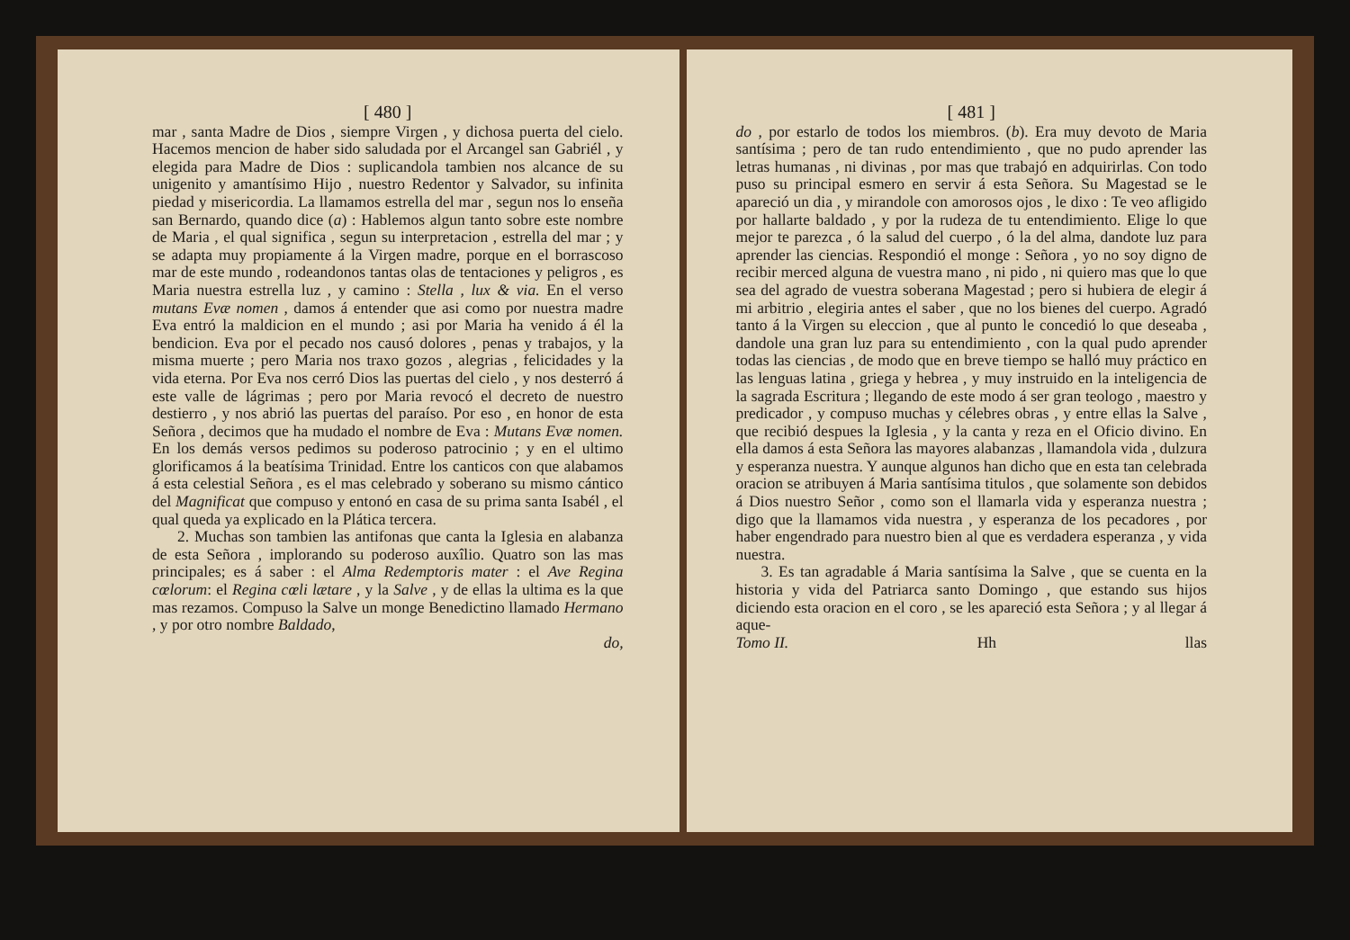[ 480 ]
mar , santa Madre de Dios , siempre Virgen , y dichosa puerta del cielo. Hacemos mencion de haber sido saludada por el Arcangel san Gabriél , y elegida para Madre de Dios : suplicandola tambien nos alcance de su unigenito y amantísimo Hijo , nuestro Redentor y Salvador, su infinita piedad y misericordia. La llamamos estrella del mar , segun nos lo enseña san Bernardo, quando dice (a) : Hablemos algun tanto sobre este nombre de Maria , el qual significa , segun su interpretacion , estrella del mar ; y se adapta muy propiamente á la Virgen madre, porque en el borrascoso mar de este mundo , rodeandonos tantas olas de tentaciones y peligros , es Maria nuestra estrella luz , y camino : Stella , lux & via. En el verso mutans Evæ nomen , damos á entender que asi como por nuestra madre Eva entró la maldicion en el mundo ; asi por Maria ha venido á él la bendicion. Eva por el pecado nos causó dolores , penas y trabajos, y la misma muerte ; pero Maria nos traxo gozos , alegrias , felicidades y la vida eterna. Por Eva nos cerró Dios las puertas del cielo , y nos desterró á este valle de lágrimas ; pero por Maria revocó el decreto de nuestro destierro , y nos abrió las puertas del paraíso. Por eso , en honor de esta Señora , decimos que ha mudado el nombre de Eva : Mutans Evæ nomen. En los demás versos pedimos su poderoso patrocinio ; y en el ultimo glorificamos á la beatísima Trinidad. Entre los canticos con que alabamos á esta celestial Señora , es el mas celebrado y soberano su mismo cántico del Magnificat que compuso y entonó en casa de su prima santa Isabél , el qual queda ya explicado en la Plática tercera.
2. Muchas son tambien las antifonas que canta la Iglesia en alabanza de esta Señora , implorando su poderoso auxîlio. Quatro son las mas principales; es á saber : el Alma Redemptoris mater : el Ave Regina cœlorum: el Regina cœli lætare , y la Salve , y de ellas la ultima es la que mas rezamos. Compuso la Salve un monge Benedictino llamado Hermano , y por otro nombre Baldado,
do,
[ 481 ]
do , por estarlo de todos los miembros. (b). Era muy devoto de Maria santísima ; pero de tan rudo entendimiento , que no pudo aprender las letras humanas , ni divinas , por mas que trabajó en adquirirlas. Con todo puso su principal esmero en servir á esta Señora. Su Magestad se le apareció un dia , y mirandole con amorosos ojos , le dixo : Te veo afligido por hallarte baldado , y por la rudeza de tu entendimiento. Elige lo que mejor te parezca , ó la salud del cuerpo , ó la del alma, dandote luz para aprender las ciencias. Respondió el monge : Señora , yo no soy digno de recibir merced alguna de vuestra mano , ni pido , ni quiero mas que lo que sea del agrado de vuestra soberana Magestad ; pero si hubiera de elegir á mi arbitrio , elegiria antes el saber , que no los bienes del cuerpo. Agradó tanto á la Virgen su eleccion , que al punto le concedió lo que deseaba , dandole una gran luz para su entendimiento , con la qual pudo aprender todas las ciencias , de modo que en breve tiempo se halló muy práctico en las lenguas latina , griega y hebrea , y muy instruido en la inteligencia de la sagrada Escritura ; llegando de este modo á ser gran teologo , maestro y predicador , y compuso muchas y célebres obras , y entre ellas la Salve , que recibió despues la Iglesia , y la canta y reza en el Oficio divino. En ella damos á esta Señora las mayores alabanzas , llamandola vida , dulzura y esperanza nuestra. Y aunque algunos han dicho que en esta tan celebrada oracion se atribuyen á Maria santísima titulos , que solamente son debidos á Dios nuestro Señor , como son el llamarla vida y esperanza nuestra ; digo que la llamamos vida nuestra , y esperanza de los pecadores , por haber engendrado para nuestro bien al que es verdadera esperanza , y vida nuestra.
3. Es tan agradable á Maria santísima la Salve , que se cuenta en la historia y vida del Patriarca santo Domingo , que estando sus hijos diciendo esta oracion en el coro , se les apareció esta Señora ; y al llegar á aque-
Tomo II. Hh llas